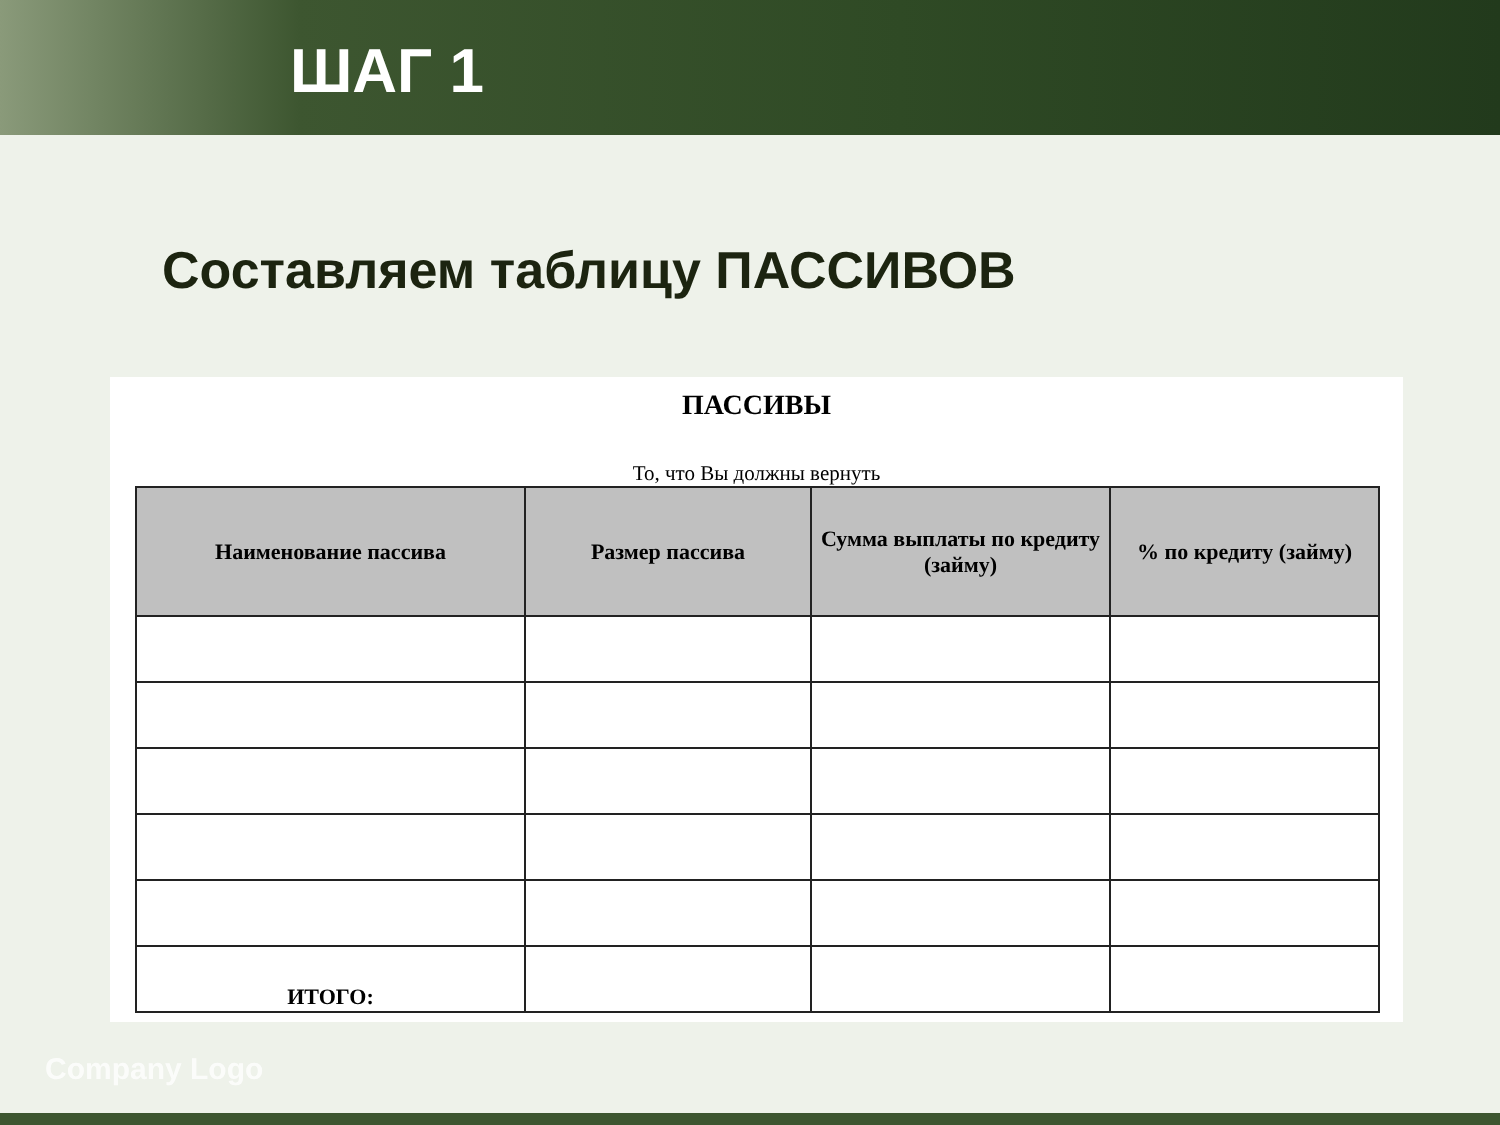ШАГ 1
Составляем таблицу ПАССИВОВ
ПАССИВЫ
То, что Вы должны вернуть
| Наименование пассива | Размер пассива | Сумма выплаты по кредиту (займу) | % по кредиту (займу) |
| --- | --- | --- | --- |
| ИТОГО: | | | |
Company Logo